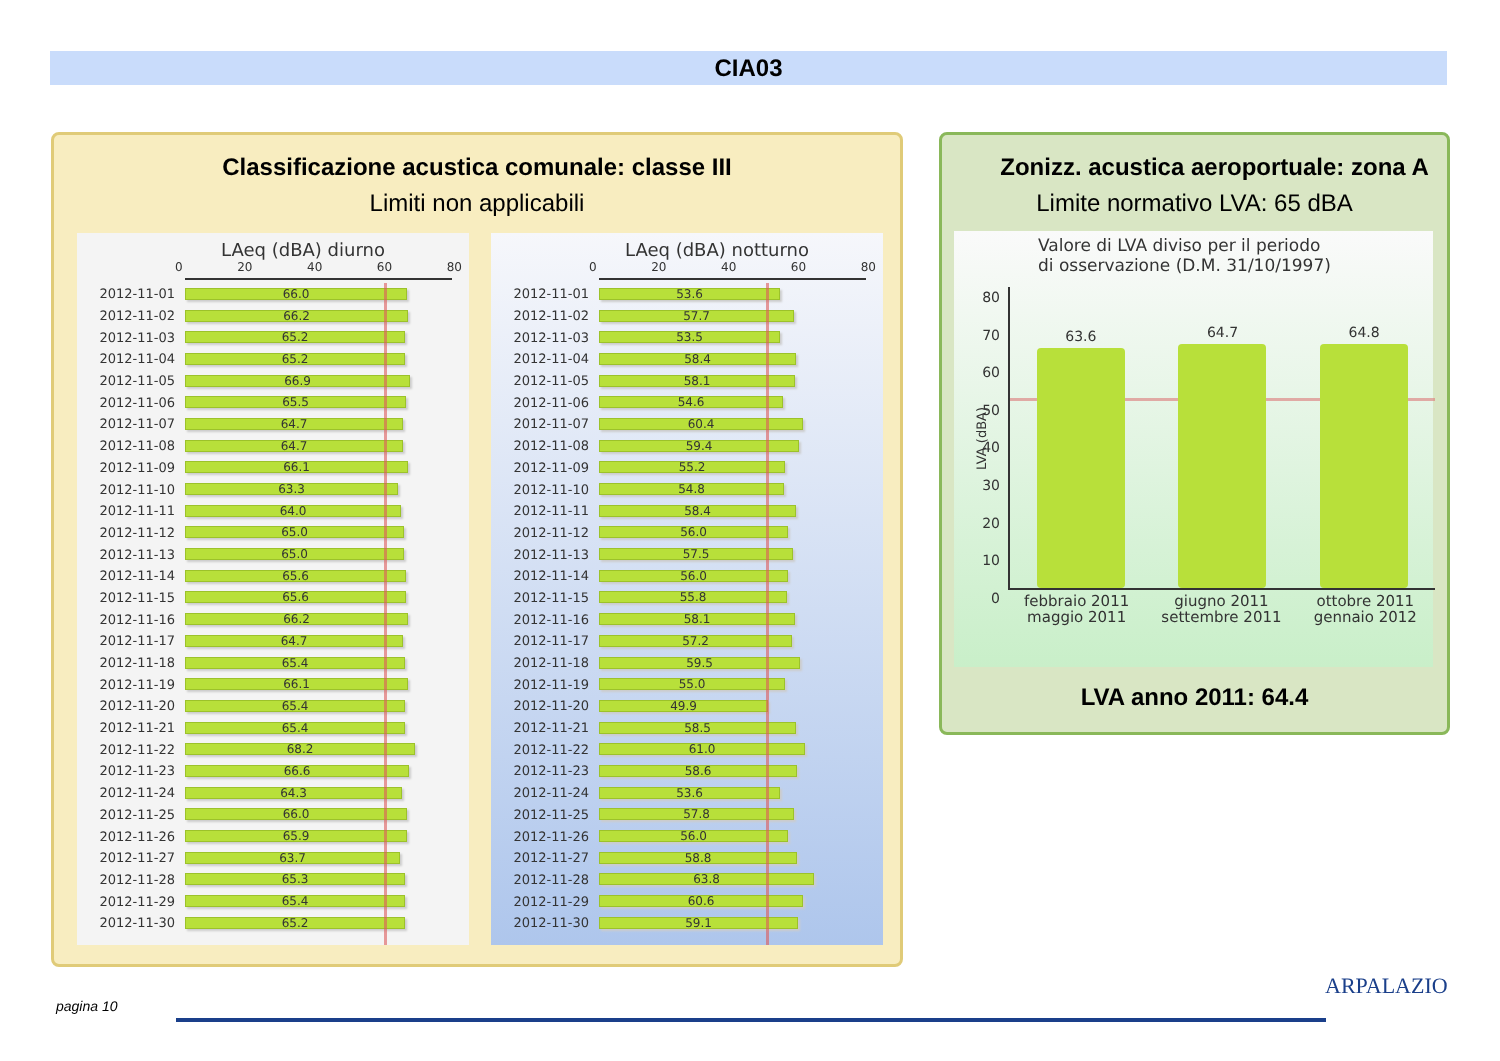CIA03
Classificazione acustica comunale: classe III
Limiti non applicabili
LAeq (dBA) diurno
0 20 40 60 80
2012-11-01 66.0
2012-11-02 66.2
2012-11-03 65.2
2012-11-04 65.2
2012-11-05 66.9
2012-11-06 65.5
2012-11-07 64.7
2012-11-08 64.7
2012-11-09 66.1
2012-11-10 63.3
2012-11-11 64.0
2012-11-12 65.0
2012-11-13 65.0
2012-11-14 65.6
2012-11-15 65.6
2012-11-16 66.2
2012-11-17 64.7
2012-11-18 65.4
2012-11-19 66.1
2012-11-20 65.4
2012-11-21 65.4
2012-11-22 68.2
2012-11-23 66.6
2012-11-24 64.3
2012-11-25 66.0
2012-11-26 65.9
2012-11-27 63.7
2012-11-28 65.3
2012-11-29 65.4
2012-11-30 65.2
LAeq (dBA) notturno
0 20 40 60 80
2012-11-01 53.6
2012-11-02 57.7
2012-11-03 53.5
2012-11-04 58.4
2012-11-05 58.1
2012-11-06 54.6
2012-11-07 60.4
2012-11-08 59.4
2012-11-09 55.2
2012-11-10 54.8
2012-11-11 58.4
2012-11-12 56.0
2012-11-13 57.5
2012-11-14 56.0
2012-11-15 55.8
2012-11-16 58.1
2012-11-17 57.2
2012-11-18 59.5
2012-11-19 55.0
2012-11-20 49.9
2012-11-21 58.5
2012-11-22 61.0
2012-11-23 58.6
2012-11-24 53.6
2012-11-25 57.8
2012-11-26 56.0
2012-11-27 58.8
2012-11-28 63.8
2012-11-29 60.6
2012-11-30 59.1
Zonizz. acustica aeroportuale: zona A
Limite normativo LVA: 65 dBA
Valore di LVA diviso per il periodo
di osservazione (D.M. 31/10/1997)
LVA (dBA)
80
70
60
50
40
30
20
10
0
63.6
64.7
64.8
febbraio 2011
maggio 2011 giugno 2011
settembre 2011 ottobre 2011
gennaio 2012
LVA anno 2011: 64.4
pagina 10
ARPALAZIO